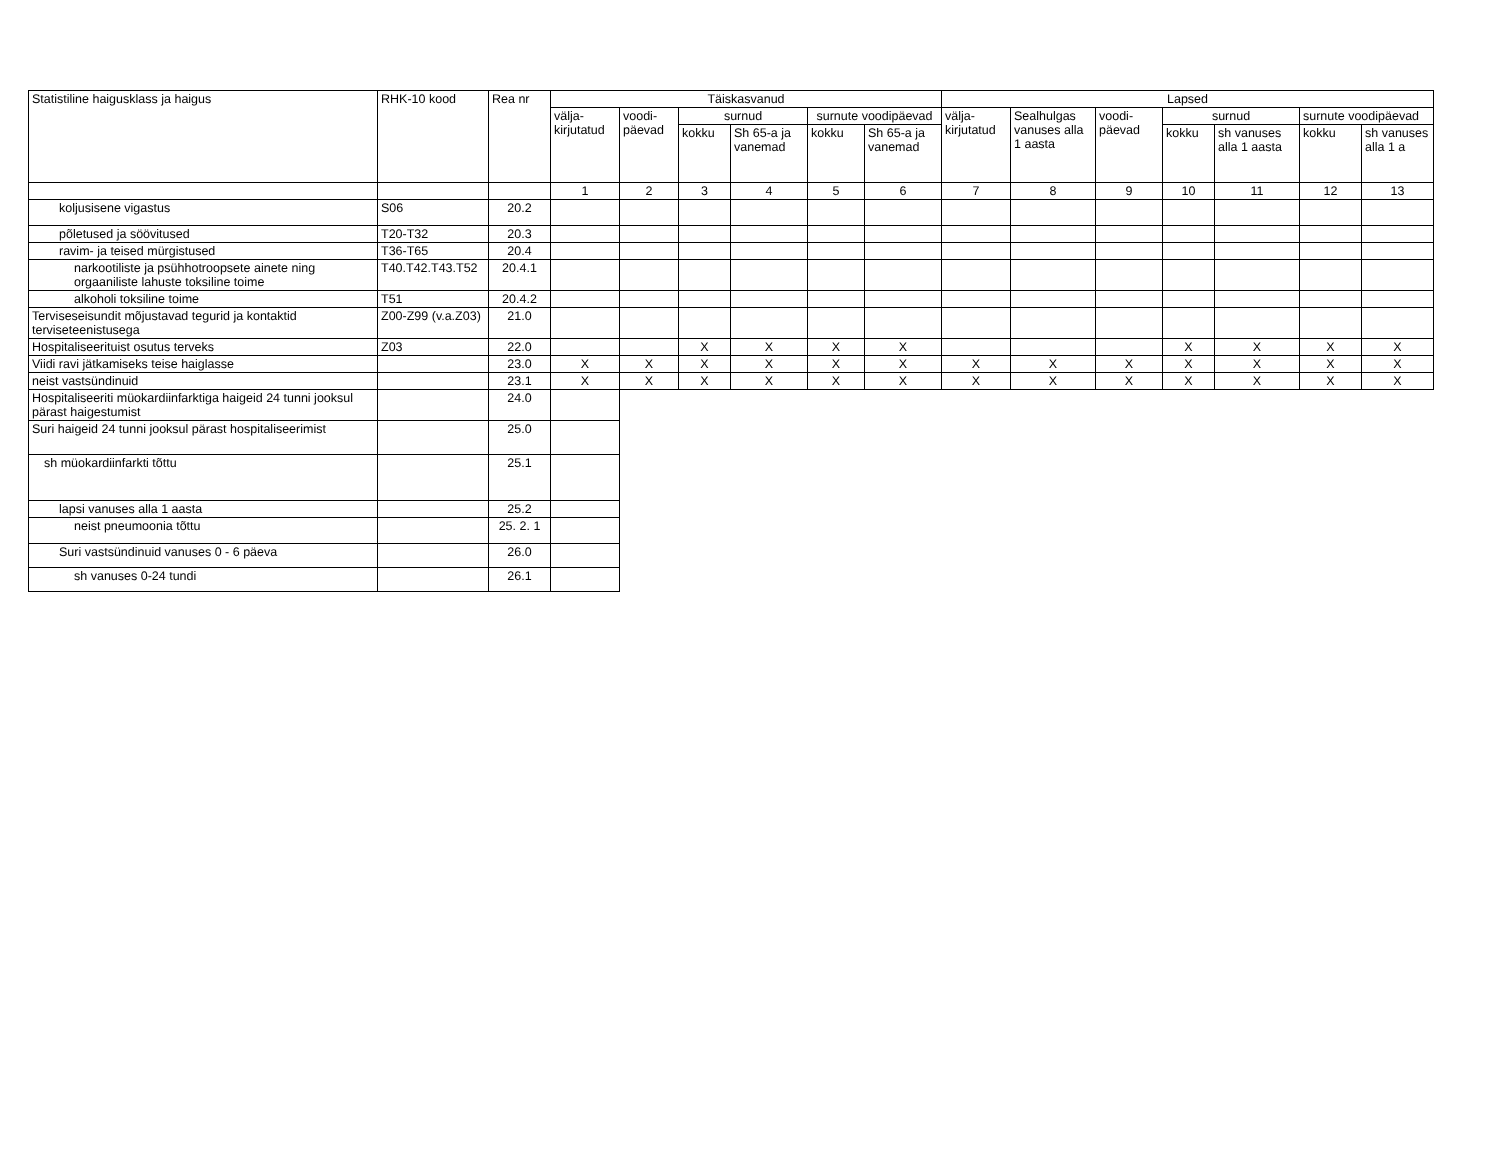| Statistiline haigusklass ja haigus | RHK-10 kood | Rea nr | Täiskasvanud | | | | | | Lapsed | | | | | | |
| --- | --- | --- | --- | --- | --- | --- | --- | --- | --- | --- | --- | --- | --- | --- | --- |
| | | | välja-kirjutatud | voodi-päevad | surnud | | surnute voodipäevad | | välja-kirjutatud | Sealhulgas vanuses alla 1 aasta | voodi-päevad | surnud | | surnute voodipäevad | |
| | | | | | kokku | Sh 65-a ja vanemad | kokku | Sh 65-a ja vanemad | | | | kokku | sh vanuses alla 1 aasta | kokku | sh vanuses alla 1 a |
| | | | 1 | 2 | 3 | 4 | 5 | 6 | 7 | 8 | 9 | 10 | 11 | 12 | 13 |
| koljusisene vigastus | S06 | 20.2 | | | | | | | | | | | | | |
| põletused ja söövitused | T20-T32 | 20.3 | | | | | | | | | | | | | |
| ravim- ja teised mürgistused | T36-T65 | 20.4 | | | | | | | | | | | | | |
| narkootiliste ja psühhotroopsete ainete ning orgaaniliste lahuste toksiline toime | T40.T42.T43.T52 | 20.4.1 | | | | | | | | | | | | | |
| alkoholi toksiline toime | T51 | 20.4.2 | | | | | | | | | | | | | |
| Terviseseisundit mõjustavad tegurid ja kontaktid terviseteenistusega | Z00-Z99 (v.a.Z03) | 21.0 | | | | | | | | | | | | | |
| Hospitaliseerituist osutus terveks | Z03 | 22.0 | | | X | X | X | X | | | | X | X | X | X |
| Viidi ravi jätkamiseks teise haiglasse | | 23.0 | X | X | X | X | X | X | X | X | X | X | X | X | X |
| neist vastsündinuid | | 23.1 | X | X | X | X | X | X | X | X | X | X | X | X | X |
| Hospitaliseeriti müokardiinfarktiga haigeid 24 tunni jooksul pärast haigestumist | | 24.0 | | | | | | | | | | | | | |
| Suri haigeid 24 tunni jooksul pärast hospitaliseerimist | | 25.0 | | | | | | | | | | | | | |
| sh müokardiinfarkti tõttu | | 25.1 | | | | | | | | | | | | | |
| lapsi vanuses alla 1 aasta | | 25.2 | | | | | | | | | | | | | |
| neist pneumoonia tõttu | | 25. 2. 1 | | | | | | | | | | | | | |
| Suri vastsündinuid vanuses 0 - 6 päeva | | 26.0 | | | | | | | | | | | | | |
| sh vanuses 0-24 tundi | | 26.1 | | | | | | | | | | | | | |